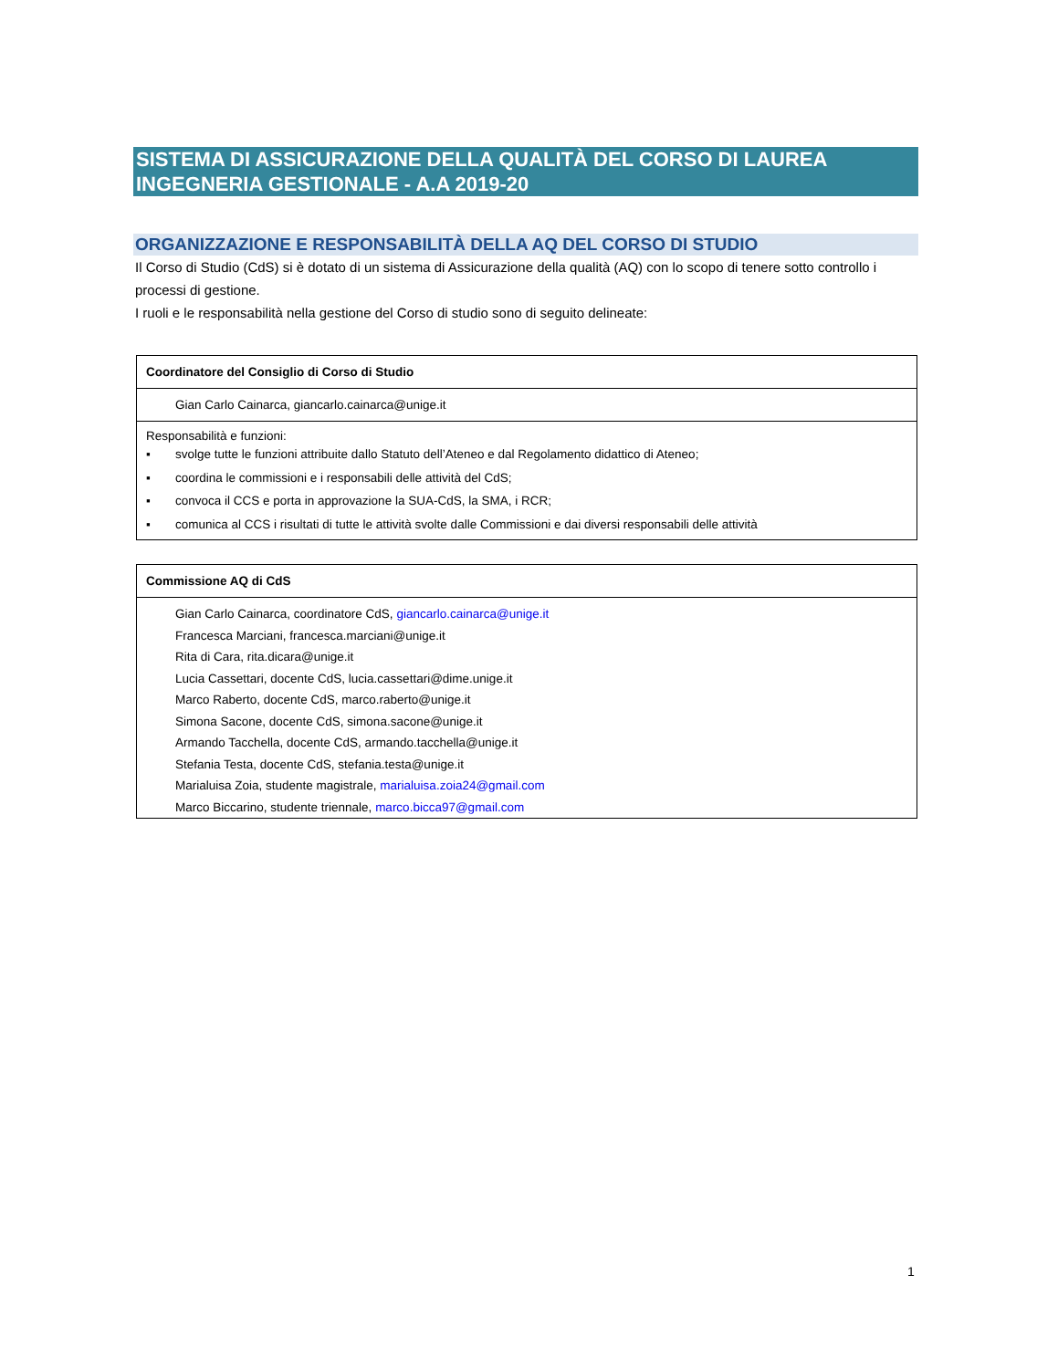SISTEMA DI ASSICURAZIONE DELLA QUALITÀ DEL CORSO DI LAUREA INGEGNERIA GESTIONALE - A.A 2019-20
ORGANIZZAZIONE E RESPONSABILITÀ DELLA AQ DEL CORSO DI STUDIO
Il Corso di Studio (CdS) si è dotato di un sistema di Assicurazione della qualità (AQ) con lo scopo di tenere sotto controllo i processi di gestione.
I ruoli e le responsabilità nella gestione del Corso di studio sono di seguito delineate:
| Coordinatore del Consiglio di Corso di Studio |
| Gian Carlo Cainarca, giancarlo.cainarca@unige.it |
| Responsabilità e funzioni: ▪ svolge tutte le funzioni attribuite dallo Statuto dell’Ateneo e dal Regolamento didattico di Ateneo; ▪ coordina le commissioni e i responsabili delle attività del CdS; ▪ convoca il CCS e porta in approvazione la SUA-CdS, la SMA, i RCR; ▪ comunica al CCS i risultati di tutte le attività svolte dalle Commissioni e dai diversi responsabili delle attività |
| Commissione AQ di CdS |
| Gian Carlo Cainarca, coordinatore CdS, giancarlo.cainarca@unige.it Francesca Marciani, francesca.marciani@unige.it Rita di Cara, rita.dicara@unige.it Lucia Cassettari, docente CdS, lucia.cassettari@dime.unige.it Marco Raberto, docente CdS, marco.raberto@unige.it Simona Sacone, docente CdS, simona.sacone@unige.it Armando Tacchella, docente CdS, armando.tacchella@unige.it Stefania Testa, docente CdS, stefania.testa@unige.it Marialuisa Zoia, studente magistrale, marialuisa.zoia24@gmail.com Marco Biccarino, studente triennale, marco.bicca97@gmail.com |
1